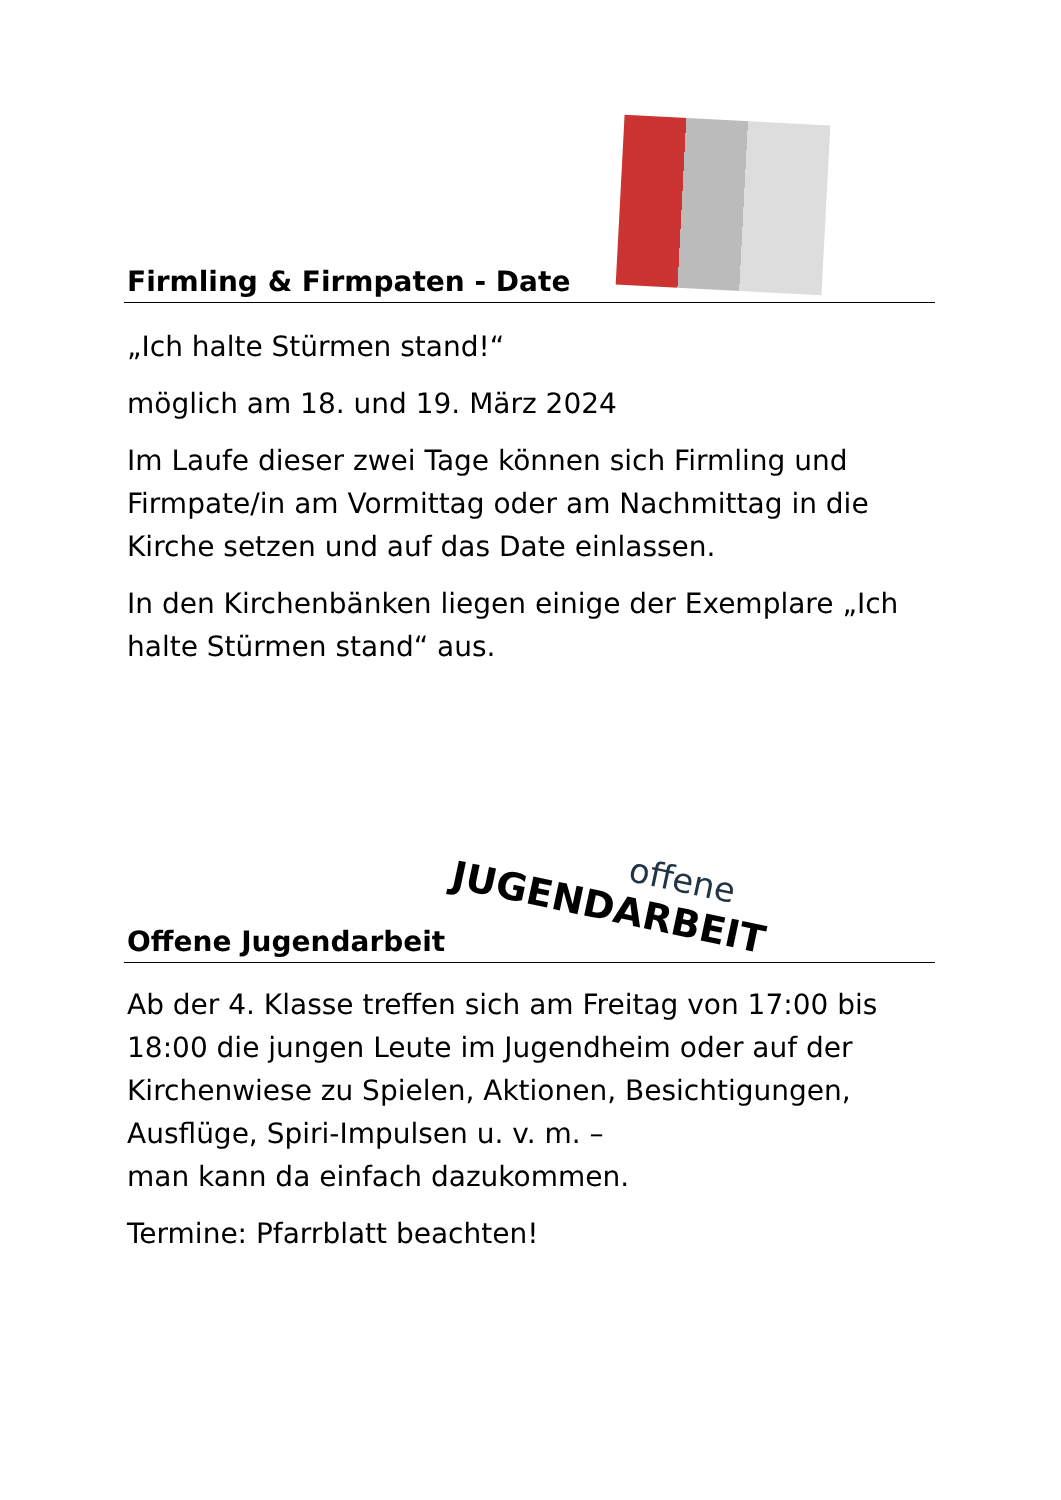Firmling & Firmpaten - Date
„Ich halte Stürmen stand!“
möglich am 18. und 19. März 2024
Im Laufe dieser zwei Tage können sich Firmling und Firmpate/in am Vormittag oder am Nachmittag in die Kirche setzen und auf das Date einlassen.
In den Kirchenbänken liegen einige der Exemplare „Ich halte Stürmen stand“ aus.
Offene Jugendarbeit
offene
JUGENDARBEIT
Ab der 4. Klasse treffen sich am Freitag von 17:00 bis 18:00 die jungen Leute im Jugendheim oder auf der Kirchenwiese zu Spielen, Aktionen, Besichtigungen, Ausflüge, Spiri-Impulsen u. v. m. –
man kann da einfach dazukommen.
Termine: Pfarrblatt beachten!